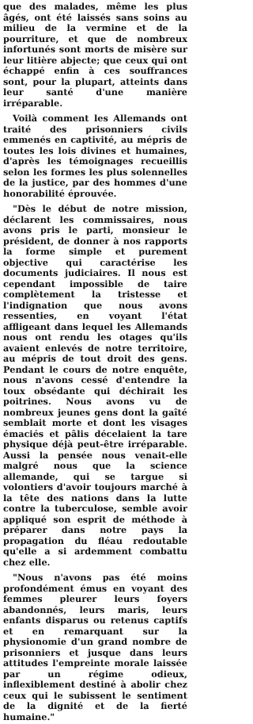que des malades, même les plus âgés, ont été laissés sans soins au milieu de la vermine et de la pourriture, et que de nombreux infortunés sont morts de misère sur leur litière abjecte; que ceux qui ont échappé enfin à ces souffrances sont, pour la plupart, atteints dans leur santé d'une manière irréparable.
Voilà comment les Allemands ont traité des prisonniers civils emmenés en captivité, au mépris de toutes les lois divines et humaines, d'après les témoignages recueillis selon les formes les plus solennelles de la justice, par des hommes d'une honorabilité éprouvée.
"Dès le début de notre mission, déclarent les commissaires, nous avons pris le parti, monsieur le président, de donner à nos rapports la forme simple et purement objective qui caractérise les documents judiciaires. Il nous est cependant impossible de taire complètement la tristesse et l'indignation que nous avons ressenties, en voyant l'état affligeant dans lequel les Allemands nous ont rendu les otages qu'ils avaient enlevés de notre territoire, au mépris de tout droit des gens. Pendant le cours de notre enquête, nous n'avons cessé d'entendre la toux obsédante qui déchirait les poitrines. Nous avons vu de nombreux jeunes gens dont la gaîté semblait morte et dont les visages émaciés et pâlis décelaient la tare physique déjà peut-être irréparable. Aussi la pensée nous venait-elle malgré nous que la science allemande, qui se targue si volontiers d'avoir toujours marché à la tête des nations dans la lutte contre la tuberculose, semble avoir appliqué son esprit de méthode à préparer dans notre pays la propagation du fléau redoutable qu'elle a si ardemment combattu chez elle.
"Nous n'avons pas été moins profondément émus en voyant des femmes pleurer leurs foyers abandonnés, leurs maris, leurs enfants disparus ou retenus captifs et en remarquant sur la physionomie d'un grand nombre de prisonniers et jusque dans leurs attitudes l'empreinte morale laissée par un régime odieux, inflexiblement destiné à abolir chez ceux qui le subissent le sentiment de la dignité et de la fierté humaine."